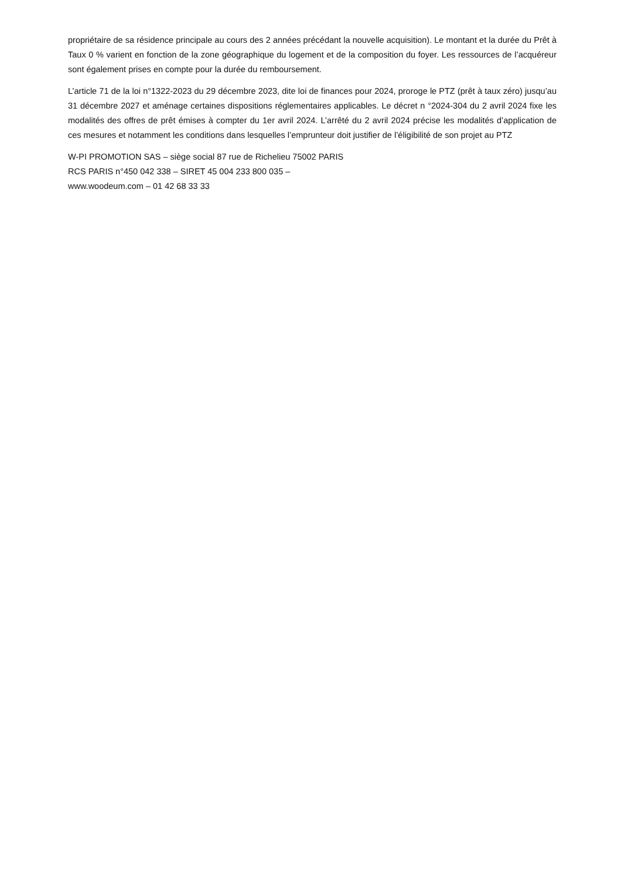propriétaire de sa résidence principale au cours des 2 années précédant la nouvelle acquisition). Le montant et la durée du Prêt à Taux 0 % varient en fonction de la zone géographique du logement et de la composition du foyer. Les ressources de l’acquéreur sont également prises en compte pour la durée du remboursement.
L’article 71 de la loi n°1322-2023 du 29 décembre 2023, dite loi de finances pour 2024, proroge le PTZ (prêt à taux zéro) jusqu’au 31 décembre 2027 et aménage certaines dispositions réglementaires applicables. Le décret n °2024-304 du 2 avril 2024 fixe les modalités des offres de prêt émises à compter du 1er avril 2024. L’arrêté du 2 avril 2024 précise les modalités d’application de ces mesures et notamment les conditions dans lesquelles l’emprunteur doit justifier de l’éligibilité de son projet au PTZ
W-PI PROMOTION SAS – siège social 87 rue de Richelieu 75002 PARIS
RCS PARIS n°450 042 338 – SIRET 45 004 233 800 035 –
www.woodeum.com – 01 42 68 33 33